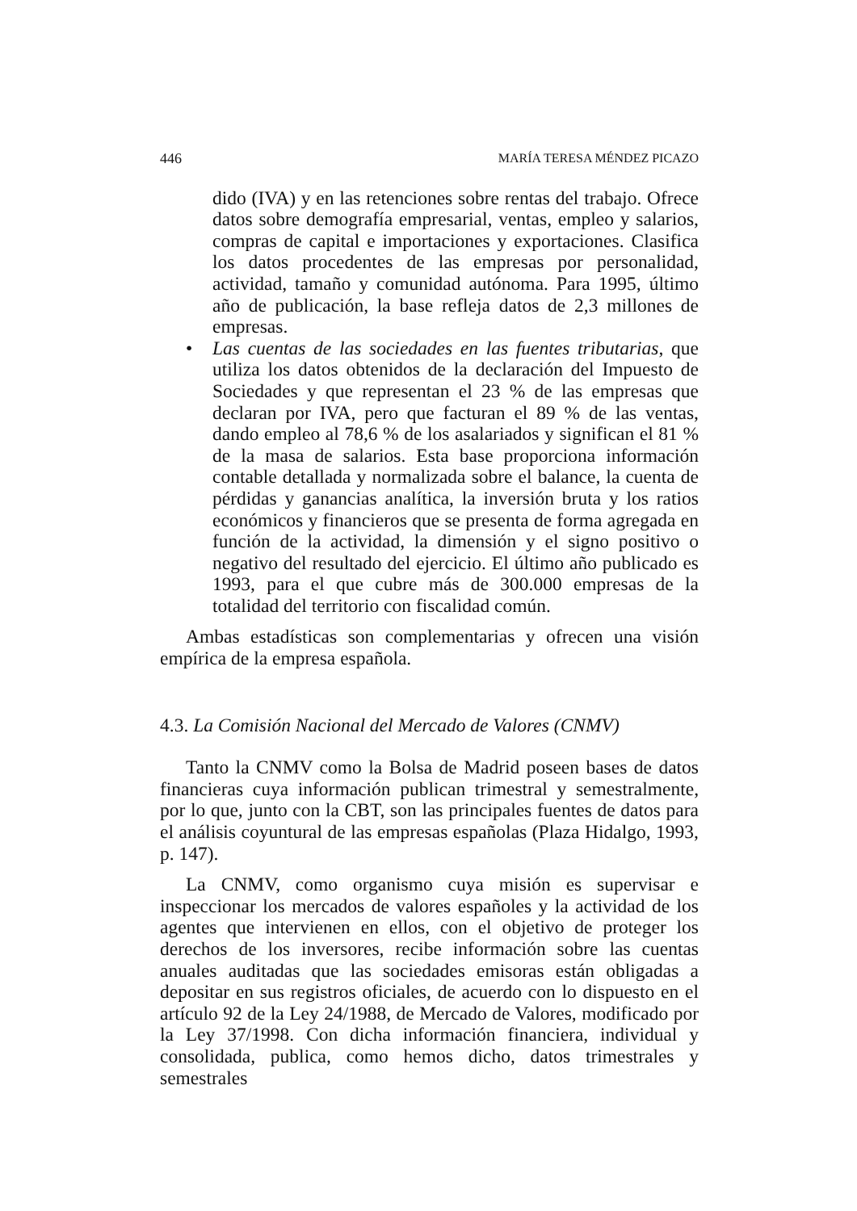446 MARÍA TERESA MÉNDEZ PICAZO
dido (IVA) y en las retenciones sobre rentas del trabajo. Ofrece datos sobre demografía empresarial, ventas, empleo y salarios, compras de capital e importaciones y exportaciones. Clasifica los datos procedentes de las empresas por personalidad, actividad, tamaño y comunidad autónoma. Para 1995, último año de publicación, la base refleja datos de 2,3 millones de empresas.
• Las cuentas de las sociedades en las fuentes tributarias, que utiliza los datos obtenidos de la declaración del Impuesto de Sociedades y que representan el 23 % de las empresas que declaran por IVA, pero que facturan el 89 % de las ventas, dando empleo al 78,6 % de los asalariados y significan el 81 % de la masa de salarios. Esta base proporciona información contable detallada y normalizada sobre el balance, la cuenta de pérdidas y ganancias analítica, la inversión bruta y los ratios económicos y financieros que se presenta de forma agregada en función de la actividad, la dimensión y el signo positivo o negativo del resultado del ejercicio. El último año publicado es 1993, para el que cubre más de 300.000 empresas de la totalidad del territorio con fiscalidad común.
Ambas estadísticas son complementarias y ofrecen una visión empírica de la empresa española.
4.3. La Comisión Nacional del Mercado de Valores (CNMV)
Tanto la CNMV como la Bolsa de Madrid poseen bases de datos financieras cuya información publican trimestral y semestralmente, por lo que, junto con la CBT, son las principales fuentes de datos para el análisis coyuntural de las empresas españolas (Plaza Hidalgo, 1993, p. 147).
La CNMV, como organismo cuya misión es supervisar e inspeccionar los mercados de valores españoles y la actividad de los agentes que intervienen en ellos, con el objetivo de proteger los derechos de los inversores, recibe información sobre las cuentas anuales auditadas que las sociedades emisoras están obligadas a depositar en sus registros oficiales, de acuerdo con lo dispuesto en el artículo 92 de la Ley 24/1988, de Mercado de Valores, modificado por la Ley 37/1998. Con dicha información financiera, individual y consolidada, publica, como hemos dicho, datos trimestrales y semestrales